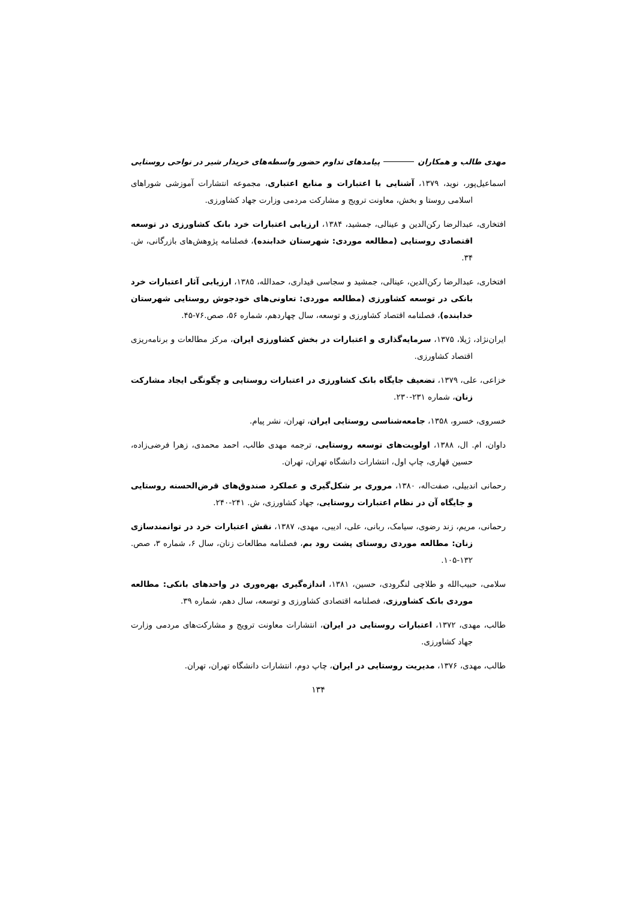مهدی طالب و همکاران پیامدهای تداوم حضور واسطه‌های خریدار شیر در نواحی روستایی
اسماعیل‌پور، نوید، ۱۳۷۹، آشنایی با اعتبارات و منابع اعتباری، مجموعه انتشارات آموزشی شوراهای اسلامی روستا و بخش، معاونت ترویج و مشارکت مردمی وزارت جهاد کشاورزی.
افتخاری، عبدالرضا رکن‌الدین و عینالی، جمشید، ۱۳۸۴، ارزیابی اعتبارات خرد بانک کشاورزی در توسعه اقتصادی روستایی (مطالعه موردی: شهرستان خدابنده)، فصلنامه پژوهش‌های بازرگانی، ش. ۳۴.
افتخاری، عبدالرضا رکن‌الدین، عینالی، جمشید و سجاسی قیداری، حمدالله، ۱۳۸۵، ارزیابی آثار اعتبارات خرد بانکی در توسعه کشاورزی (مطالعه موردی: تعاونی‌های خودجوش روستایی شهرستان خدابنده)، فصلنامه اقتصاد کشاورزی و توسعه، سال چهاردهم، شماره ۵۶، صص.۷۶-۴۵.
ایران‌نژاد، ژیلا، ۱۳۷۵، سرمایه‌گذاری و اعتبارات در بخش کشاورزی ایران، مرکز مطالعات و برنامه‌ریزی اقتصاد کشاورزی.
خزاعی، علی، ۱۳۷۹، تضعیف جایگاه بانک کشاورزی در اعتبارات روستایی و چگونگی ایجاد مشارکت زنان، شماره ۲۳۱-۲۳۰.
خسروی، خسرو، ۱۳۵۸، جامعه‌شناسی روستایی ایران، تهران، نشر پیام.
داوان، ام. ال، ۱۳۸۸، اولویت‌های توسعه روستایی، ترجمه مهدی طالب، احمد محمدی، زهرا فرضی‌زاده، حسین قهاری، چاپ اول، انتشارات دانشگاه تهران، تهران.
رحمانی اندبیلی، صفت‌اله، ۱۳۸۰، مروری بر شکل‌گیری و عملکرد صندوق‌های قرض‌الحسنه روستایی و جایگاه آن در نظام اعتبارات روستایی، جهاد کشاورزی، ش. ۲۴۱-۲۴۰.
رحمانی، مریم، زند رضوی، سیامک، ربانی، علی، ادیبی، مهدی، ۱۳۸۷، نقش اعتبارات خرد در توانمندسازی زنان: مطالعه موردی روستای پشت رود بم، فصلنامه مطالعات زنان، سال ۶، شماره ۳، صص. ۱۳۲-۱۰۵.
سلامی، حبیب‌الله و طلاچی لنگرودی، حسین، ۱۳۸۱، اندازه‌گیری بهره‌وری در واحدهای بانکی: مطالعه موردی بانک کشاورزی، فصلنامه اقتصادی کشاورزی و توسعه، سال دهم، شماره ۳۹.
طالب، مهدی، ۱۳۷۲، اعتبارات روستایی در ایران، انتشارات معاونت ترویج و مشارکت‌های مردمی وزارت جهاد کشاورزی.
طالب، مهدی، ۱۳۷۶، مدیریت روستایی در ایران، چاپ دوم، انتشارات دانشگاه تهران، تهران.
۱۳۴